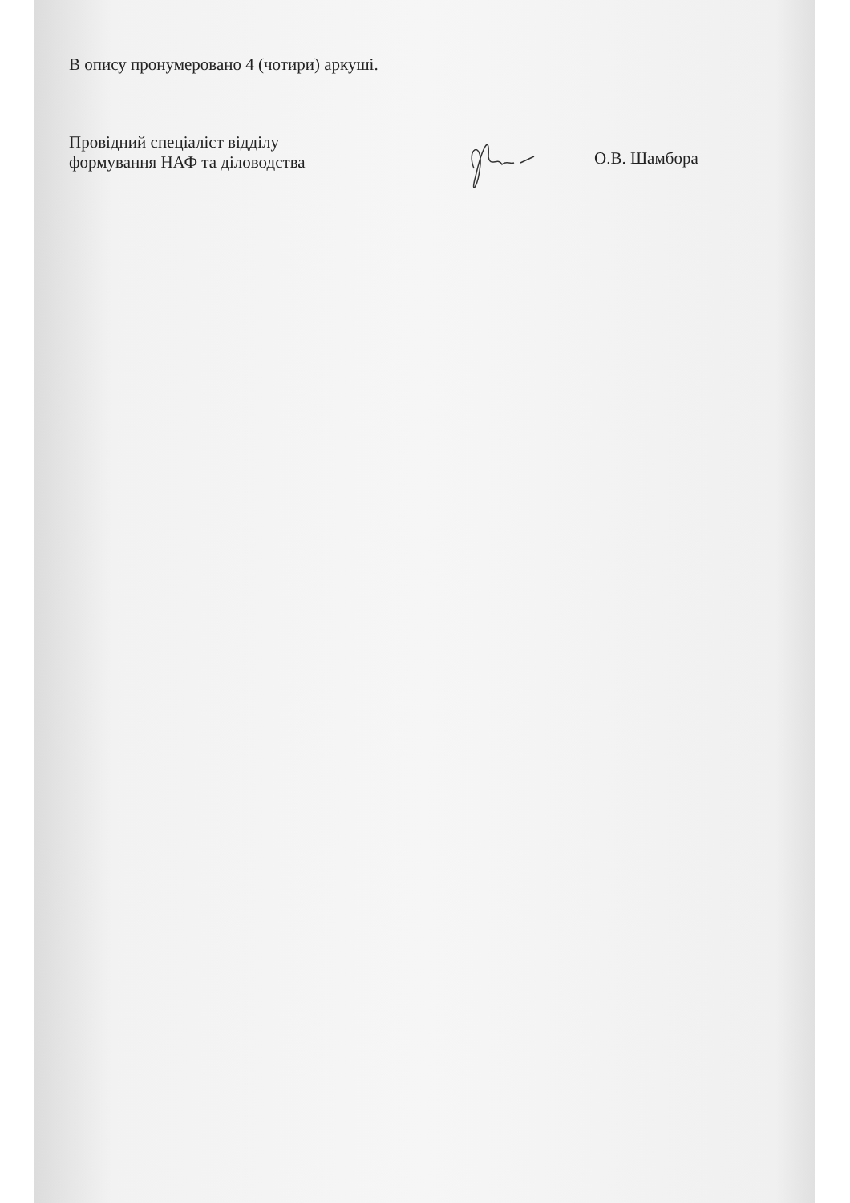В опису пронумеровано 4 (чотири) аркуші.
Провідний спеціаліст відділу
формування НАФ та діловодства
О.В. Шамбора